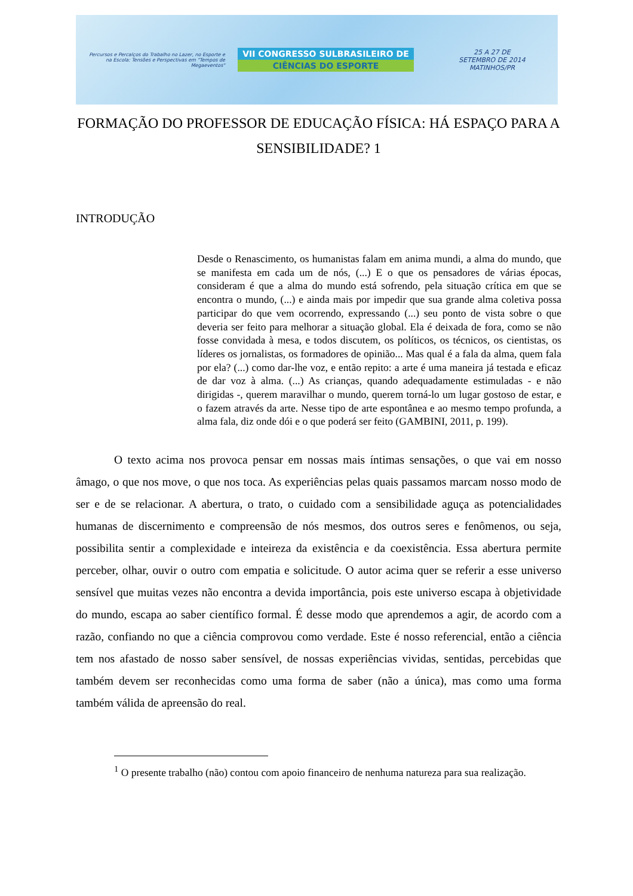Percursos e Percalços do Trabalho no Lazer, no Esporte e na Escola: Tensões e Perspectivas em "Tempos de Megaeventos"
VII CONGRESSO SULBRASILEIRO DE
CIÊNCIAS DO ESPORTE
25 A 27 DE
SETEMBRO DE 2014
MATINHOS/PR
FORMAÇÃO DO PROFESSOR DE EDUCAÇÃO FÍSICA: HÁ ESPAÇO PARA A SENSIBILIDADE? 1
INTRODUÇÃO
Desde o Renascimento, os humanistas falam em anima mundi, a alma do mundo, que se manifesta em cada um de nós, (...) E o que os pensadores de várias épocas, consideram é que a alma do mundo está sofrendo, pela situação crítica em que se encontra o mundo, (...) e ainda mais por impedir que sua grande alma coletiva possa participar do que vem ocorrendo, expressando (...) seu ponto de vista sobre o que deveria ser feito para melhorar a situação global. Ela é deixada de fora, como se não fosse convidada à mesa, e todos discutem, os políticos, os técnicos, os cientistas, os líderes os jornalistas, os formadores de opinião... Mas qual é a fala da alma, quem fala por ela? (...) como dar-lhe voz, e então repito: a arte é uma maneira já testada e eficaz de dar voz à alma. (...) As crianças, quando adequadamente estimuladas - e não dirigidas -, querem maravilhar o mundo, querem torná-lo um lugar gostoso de estar, e o fazem através da arte. Nesse tipo de arte espontânea e ao mesmo tempo profunda, a alma fala, diz onde dói e o que poderá ser feito (GAMBINI, 2011, p. 199).
O texto acima nos provoca pensar em nossas mais íntimas sensações, o que vai em nosso âmago, o que nos move, o que nos toca. As experiências pelas quais passamos marcam nosso modo de ser e de se relacionar. A abertura, o trato, o cuidado com a sensibilidade aguça as potencialidades humanas de discernimento e compreensão de nós mesmos, dos outros seres e fenômenos, ou seja, possibilita sentir a complexidade e inteireza da existência e da coexistência. Essa abertura permite perceber, olhar, ouvir o outro com empatia e solicitude. O autor acima quer se referir a esse universo sensível que muitas vezes não encontra a devida importância, pois este universo escapa à objetividade do mundo, escapa ao saber científico formal. É desse modo que aprendemos a agir, de acordo com a razão, confiando no que a ciência comprovou como verdade. Este é nosso referencial, então a ciência tem nos afastado de nosso saber sensível, de nossas experiências vividas, sentidas, percebidas que também devem ser reconhecidas como uma forma de saber (não a única), mas como uma forma também válida de apreensão do real.
<sup>1</sup> O presente trabalho (não) contou com apoio financeiro de nenhuma natureza para sua realização.